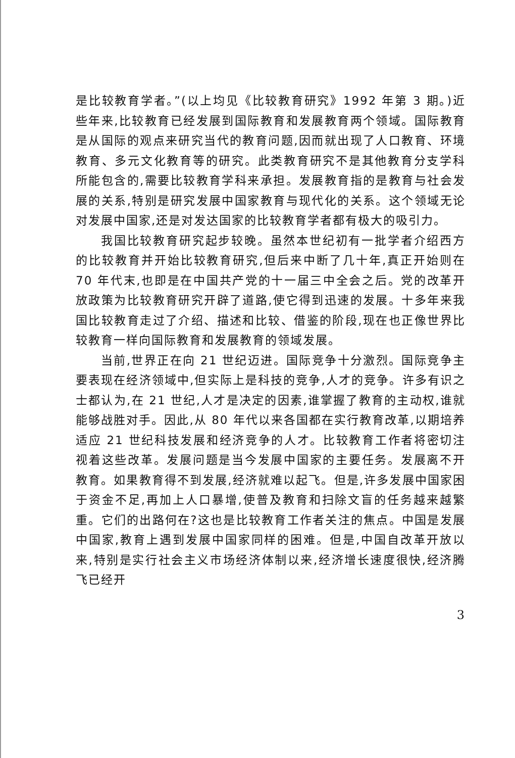是比较教育学者。”(以上均见《比较教育研究》1992 年第 3 期。)近些年来,比较教育已经发展到国际教育和发展教育两个领域。国际教育是从国际的观点来研究当代的教育问题,因而就出现了人口教育、环境教育、多元文化教育等的研究。此类教育研究不是其他教育分支学科所能包含的,需要比较教育学科来承担。发展教育指的是教育与社会发展的关系,特别是研究发展中国家教育与现代化的关系。这个领域无论对发展中国家,还是对发达国家的比较教育学者都有极大的吸引力。
我国比较教育研究起步较晚。虽然本世纪初有一批学者介绍西方的比较教育并开始比较教育研究,但后来中断了几十年,真正开始则在 70 年代末,也即是在中国共产党的十一届三中全会之后。党的改革开放政策为比较教育研究开辟了道路,使它得到迅速的发展。十多年来我国比较教育走过了介绍、描述和比较、借鉴的阶段,现在也正像世界比较教育一样向国际教育和发展教育的领域发展。
当前,世界正在向 21 世纪迈进。国际竞争十分激烈。国际竞争主要表现在经济领域中,但实际上是科技的竞争,人才的竞争。许多有识之士都认为,在 21 世纪,人才是决定的因素,谁掌握了教育的主动权,谁就能够战胜对手。因此,从 80 年代以来各国都在实行教育改革,以期培养适应 21 世纪科技发展和经济竞争的人才。比较教育工作者将密切注视着这些改革。发展问题是当今发展中国家的主要任务。发展离不开教育。如果教育得不到发展,经济就难以起飞。但是,许多发展中国家困于资金不足,再加上人口暴增,使普及教育和扫除文盲的任务越来越繁重。它们的出路何在?这也是比较教育工作者关注的焦点。中国是发展中国家,教育上遇到发展中国家同样的困难。但是,中国自改革开放以来,特别是实行社会主义市场经济体制以来,经济增长速度很快,经济腾飞已经开
3